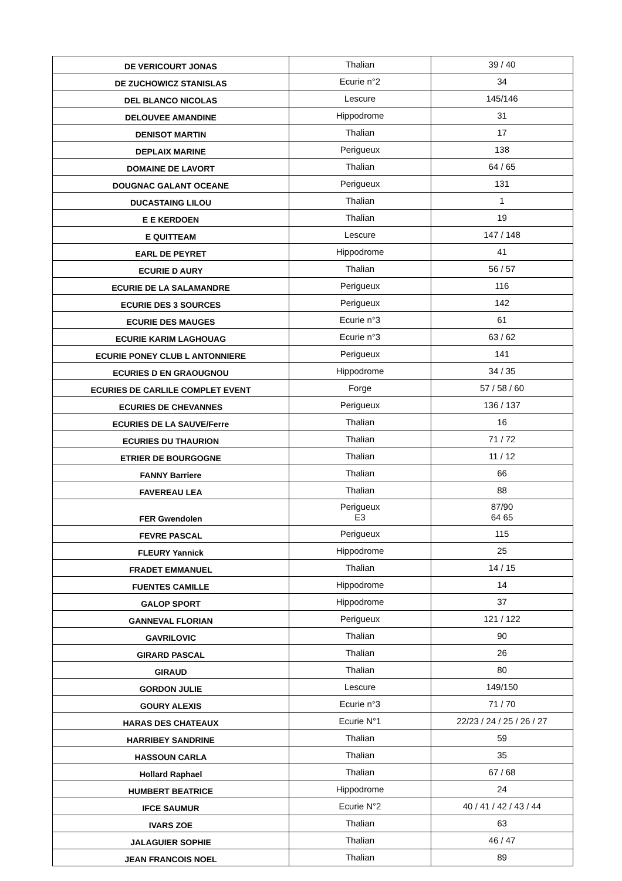| DE VERICOURT JONAS | Thalian | 39 / 40 |
| DE ZUCHOWICZ STANISLAS | Ecurie n°2 | 34 |
| DEL BLANCO NICOLAS | Lescure | 145/146 |
| DELOUVEE AMANDINE | Hippodrome | 31 |
| DENISOT MARTIN | Thalian | 17 |
| DEPLAIX MARINE | Perigueux | 138 |
| DOMAINE DE LAVORT | Thalian | 64 / 65 |
| DOUGNAC GALANT OCEANE | Perigueux | 131 |
| DUCASTAING LILOU | Thalian | 1 |
| E E KERDOEN | Thalian | 19 |
| E QUITTEAM | Lescure | 147 / 148 |
| EARL DE PEYRET | Hippodrome | 41 |
| ECURIE D AURY | Thalian | 56 / 57 |
| ECURIE DE LA SALAMANDRE | Perigueux | 116 |
| ECURIE DES 3 SOURCES | Perigueux | 142 |
| ECURIE DES MAUGES | Ecurie n°3 | 61 |
| ECURIE KARIM LAGHOUAG | Ecurie n°3 | 63 / 62 |
| ECURIE PONEY CLUB L ANTONNIERE | Perigueux | 141 |
| ECURIES D EN GRAOUGNOU | Hippodrome | 34 / 35 |
| ECURIES DE CARLILE COMPLET EVENT | Forge | 57 / 58 / 60 |
| ECURIES DE CHEVANNES | Perigueux | 136 / 137 |
| ECURIES DE LA SAUVE/Ferre | Thalian | 16 |
| ECURIES DU THAURION | Thalian | 71 / 72 |
| ETRIER DE BOURGOGNE | Thalian | 11 / 12 |
| FANNY Barriere | Thalian | 66 |
| FAVEREAU LEA | Thalian | 88 |
| FER Gwendolen | Perigueux E3 | 87/90 64 65 |
| FEVRE PASCAL | Perigueux | 115 |
| FLEURY Yannick | Hippodrome | 25 |
| FRADET EMMANUEL | Thalian | 14 / 15 |
| FUENTES CAMILLE | Hippodrome | 14 |
| GALOP SPORT | Hippodrome | 37 |
| GANNEVAL FLORIAN | Perigueux | 121 / 122 |
| GAVRILOVIC | Thalian | 90 |
| GIRARD PASCAL | Thalian | 26 |
| GIRAUD | Thalian | 80 |
| GORDON JULIE | Lescure | 149/150 |
| GOURY ALEXIS | Ecurie n°3 | 71 / 70 |
| HARAS DES CHATEAUX | Ecurie N°1 | 22/23 / 24 / 25 / 26 / 27 |
| HARRIBEY SANDRINE | Thalian | 59 |
| HASSOUN CARLA | Thalian | 35 |
| Hollard Raphael | Thalian | 67 / 68 |
| HUMBERT BEATRICE | Hippodrome | 24 |
| IFCE SAUMUR | Ecurie N°2 | 40 / 41 / 42 / 43 / 44 |
| IVARS ZOE | Thalian | 63 |
| JALAGUIER SOPHIE | Thalian | 46 / 47 |
| JEAN FRANCOIS NOEL | Thalian | 89 |